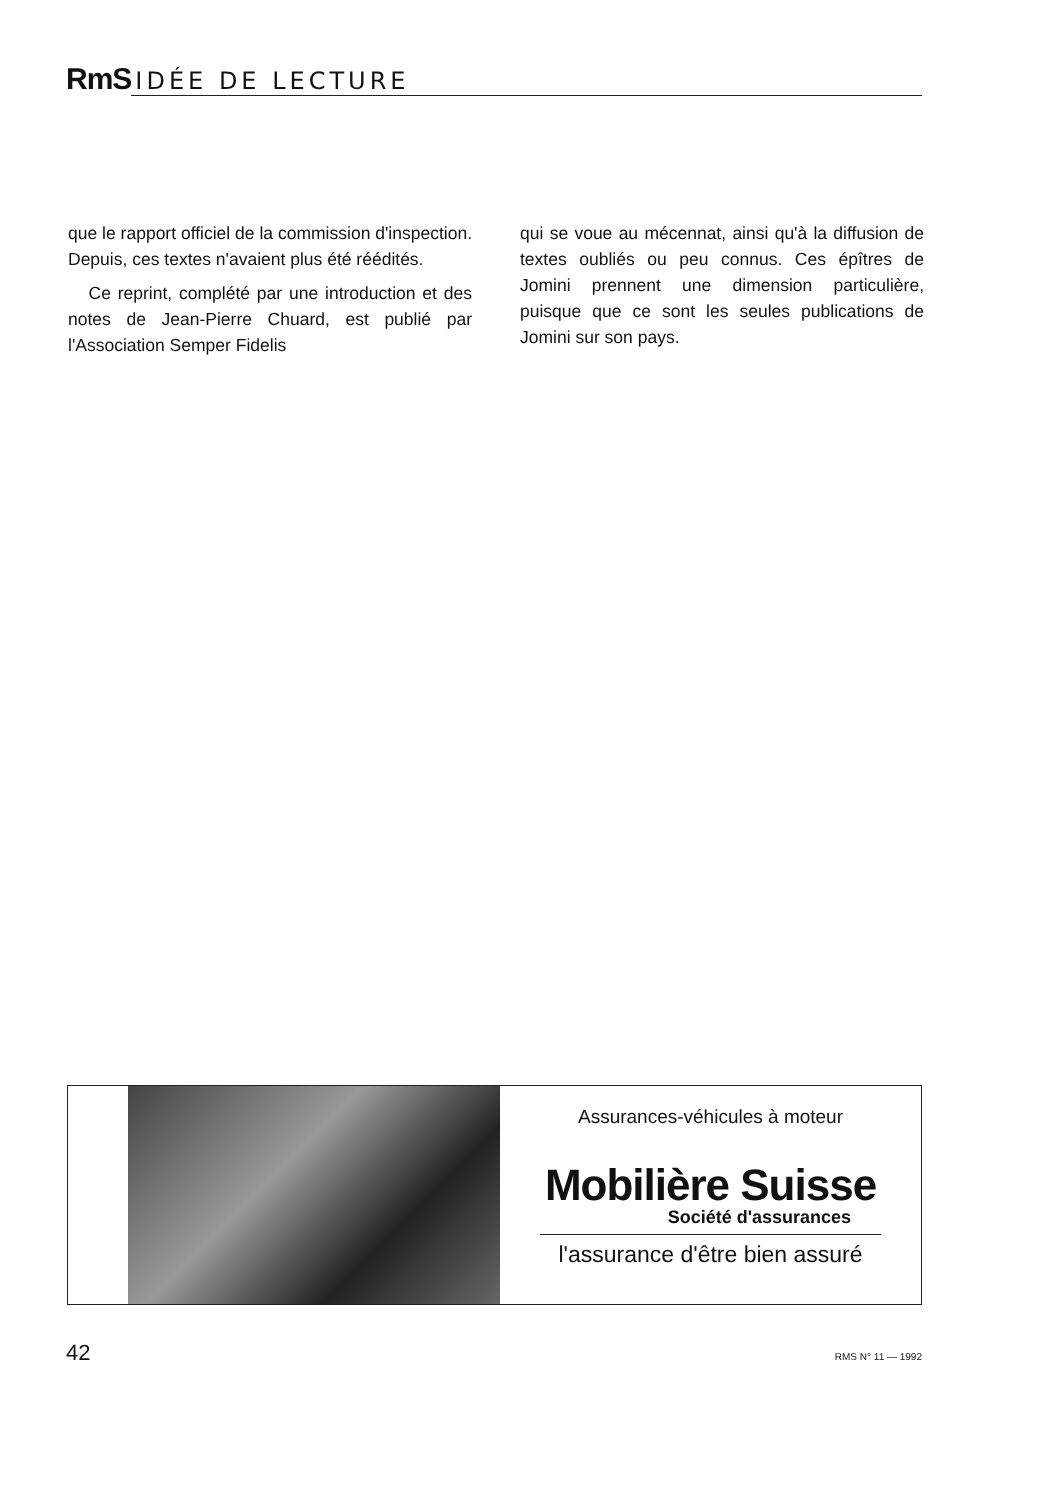RmS IDÉE DE LECTURE
que le rapport officiel de la commission d'inspection. Depuis, ces textes n'avaient plus été réédités.
Ce reprint, complété par une introduction et des notes de Jean-Pierre Chuard, est publié par l'Association Semper Fidelis
qui se voue au mécennat, ainsi qu'à la diffusion de textes oubliés ou peu connus. Ces épîtres de Jomini prennent une dimension particulière, puisque que ce sont les seules publications de Jomini sur son pays.
Assurances-véhicules à moteur
Mobilière Suisse
Société d'assurances
l'assurance d'être bien assuré
42 RMS N° 11 — 1992